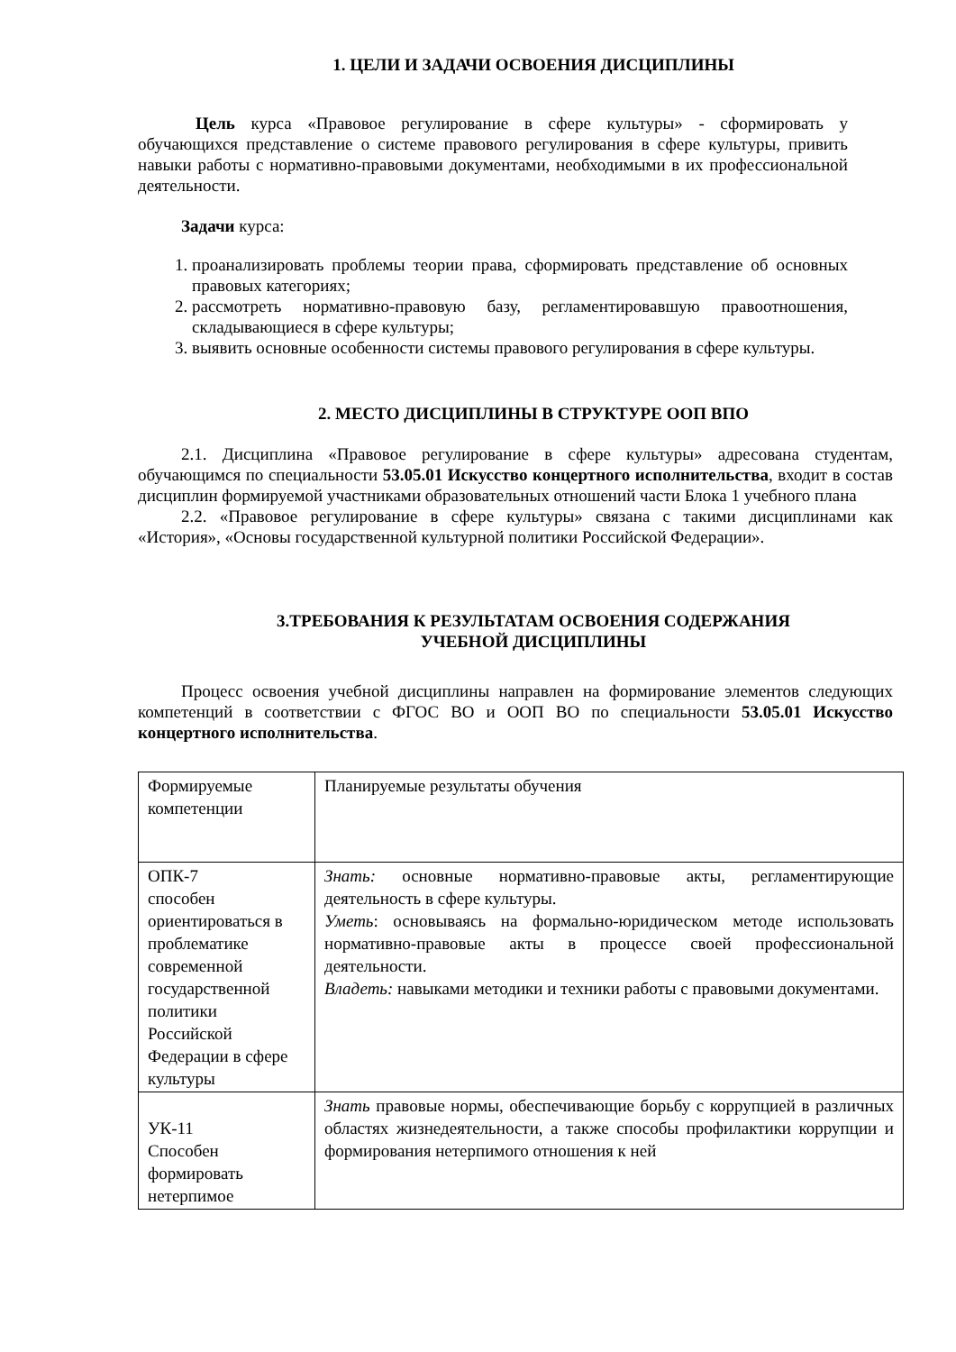1. ЦЕЛИ И ЗАДАЧИ ОСВОЕНИЯ ДИСЦИПЛИНЫ
Цель курса «Правовое регулирование в сфере культуры» - сформировать у обучающихся представление о системе правового регулирования в сфере культуры, привить навыки работы с нормативно-правовыми документами, необходимыми в их профессиональной деятельности.
Задачи курса:
1. проанализировать проблемы теории права, сформировать представление об основных правовых категориях;
2. рассмотреть нормативно-правовую базу, регламентировавшую правоотношения, складывающиеся в сфере культуры;
3. выявить основные особенности системы правового регулирования в сфере культуры.
2. МЕСТО ДИСЦИПЛИНЫ В СТРУКТУРЕ ООП ВПО
2.1. Дисциплина «Правовое регулирование в сфере культуры» адресована студентам, обучающимся по специальности 53.05.01 Искусство концертного исполнительства, входит в состав дисциплин формируемой участниками образовательных отношений части Блока 1 учебного плана
2.2. «Правовое регулирование в сфере культуры» связана с такими дисциплинами как «История», «Основы государственной культурной политики Российской Федерации».
3.ТРЕБОВАНИЯ К РЕЗУЛЬТАТАМ ОСВОЕНИЯ СОДЕРЖАНИЯ
УЧЕБНОЙ ДИСЦИПЛИНЫ
Процесс освоения учебной дисциплины направлен на формирование элементов следующих компетенций в соответствии с ФГОС ВО и ООП ВО по специальности 53.05.01 Искусство концертного исполнительства.
| Формируемые компетенции | Планируемые результаты обучения |
| ОПК-7 способен ориентироваться в проблематике современной государственной политики Российской Федерации в сфере культуры | Знать: основные нормативно-правовые акты, регламентирующие деятельность в сфере культуры. Уметь : основываясь на формально-юридическом методе использовать нормативно-правовые акты в процессе своей профессиональной деятельности. Владеть: навыками методики и техники работы с правовыми документами. |
| УК-11 Способен формировать нетерпимое | Знать правовые нормы, обеспечивающие борьбу с коррупцией в различных областях жизнедеятельности, а также способы профилактики коррупции и формирования нетерпимого отношения к ней |